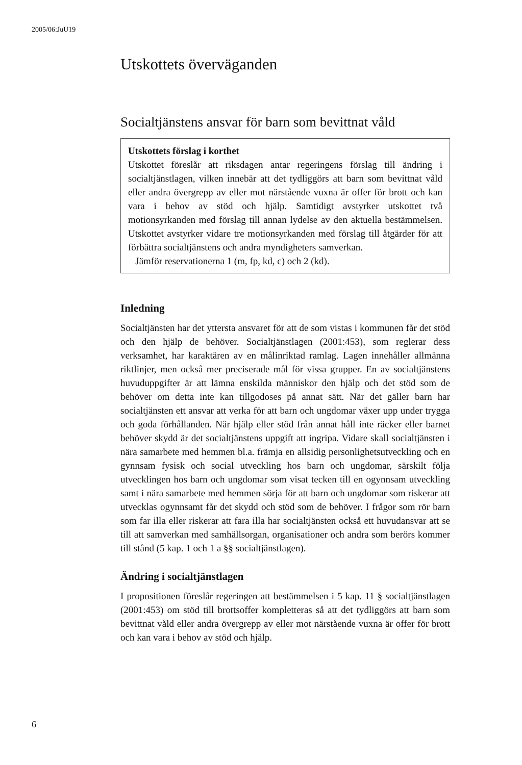2005/06:JuU19
Utskottets överväganden
Socialtjänstens ansvar för barn som bevittnat våld
Utskottets förslag i korthet
Utskottet föreslår att riksdagen antar regeringens förslag till ändring i socialtjänstlagen, vilken innebär att det tydliggörs att barn som bevittnat våld eller andra övergrepp av eller mot närstående vuxna är offer för brott och kan vara i behov av stöd och hjälp. Samtidigt avstyrker utskottet två motionsyrkanden med förslag till annan lydelse av den aktuella bestämmelsen. Utskottet avstyrker vidare tre motionsyrkanden med förslag till åtgärder för att förbättra socialtjänstens och andra myndigheters samverkan.
Jämför reservationerna 1 (m, fp, kd, c) och 2 (kd).
Inledning
Socialtjänsten har det yttersta ansvaret för att de som vistas i kommunen får det stöd och den hjälp de behöver. Socialtjänstlagen (2001:453), som reglerar dess verksamhet, har karaktären av en målinriktad ramlag. Lagen innehåller allmänna riktlinjer, men också mer preciserade mål för vissa grupper. En av socialtjänstens huvuduppgifter är att lämna enskilda människor den hjälp och det stöd som de behöver om detta inte kan tillgodoses på annat sätt. När det gäller barn har socialtjänsten ett ansvar att verka för att barn och ungdomar växer upp under trygga och goda förhållanden. När hjälp eller stöd från annat håll inte räcker eller barnet behöver skydd är det socialtjänstens uppgift att ingripa. Vidare skall socialtjänsten i nära samarbete med hemmen bl.a. främja en allsidig personlighetsutveckling och en gynnsam fysisk och social utveckling hos barn och ungdomar, särskilt följa utvecklingen hos barn och ungdomar som visat tecken till en ogynnsam utveckling samt i nära samarbete med hemmen sörja för att barn och ungdomar som riskerar att utvecklas ogynnsamt får det skydd och stöd som de behöver. I frågor som rör barn som far illa eller riskerar att fara illa har socialtjänsten också ett huvudansvar att se till att samverkan med samhällsorgan, organisationer och andra som berörs kommer till stånd (5 kap. 1 och 1 a §§ socialtjänstlagen).
Ändring i socialtjänstlagen
I propositionen föreslår regeringen att bestämmelsen i 5 kap. 11 § socialtjänstlagen (2001:453) om stöd till brottsoffer kompletteras så att det tydliggörs att barn som bevittnat våld eller andra övergrepp av eller mot närstående vuxna är offer för brott och kan vara i behov av stöd och hjälp.
6